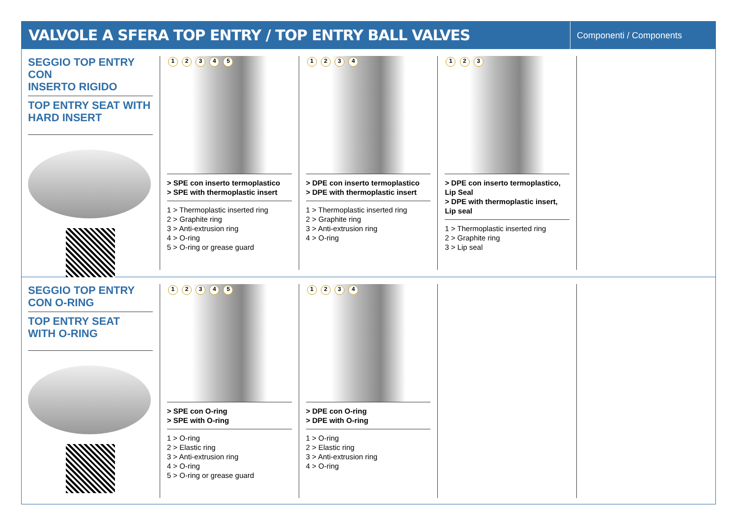VALVOLE A SFERA TOP ENTRY / TOP ENTRY BALL VALVES
Componenti / Components
SEGGIO TOP ENTRY CON
INSERTO RIGIDO
TOP ENTRY SEAT WITH
HARD INSERT
1 2 3 4 5
> SPE con inserto termoplastico
> SPE with thermoplastic insert
1 > Thermoplastic inserted ring
2 > Graphite ring
3 > Anti-extrusion ring
4 > O-ring
5 > O-ring or grease guard
1 2 3 4
> DPE con inserto termoplastico
> DPE with thermoplastic insert
1 > Thermoplastic inserted ring
2 > Graphite ring
3 > Anti-extrusion ring
4 > O-ring
1 2 3
> DPE con inserto termoplastico, Lip Seal
> DPE with thermoplastic insert, Lip seal
1 > Thermoplastic inserted ring
2 > Graphite ring
3 > Lip seal
SEGGIO TOP ENTRY
CON O-RING
TOP ENTRY SEAT
WITH O-RING
1 2 3 4 5
> SPE con O-ring
> SPE with O-ring
1 > O-ring
2 > Elastic ring
3 > Anti-extrusion ring
4 > O-ring
5 > O-ring or grease guard
1 2 3 4
> DPE con O-ring
> DPE with O-ring
1 > O-ring
2 > Elastic ring
3 > Anti-extrusion ring
4 > O-ring